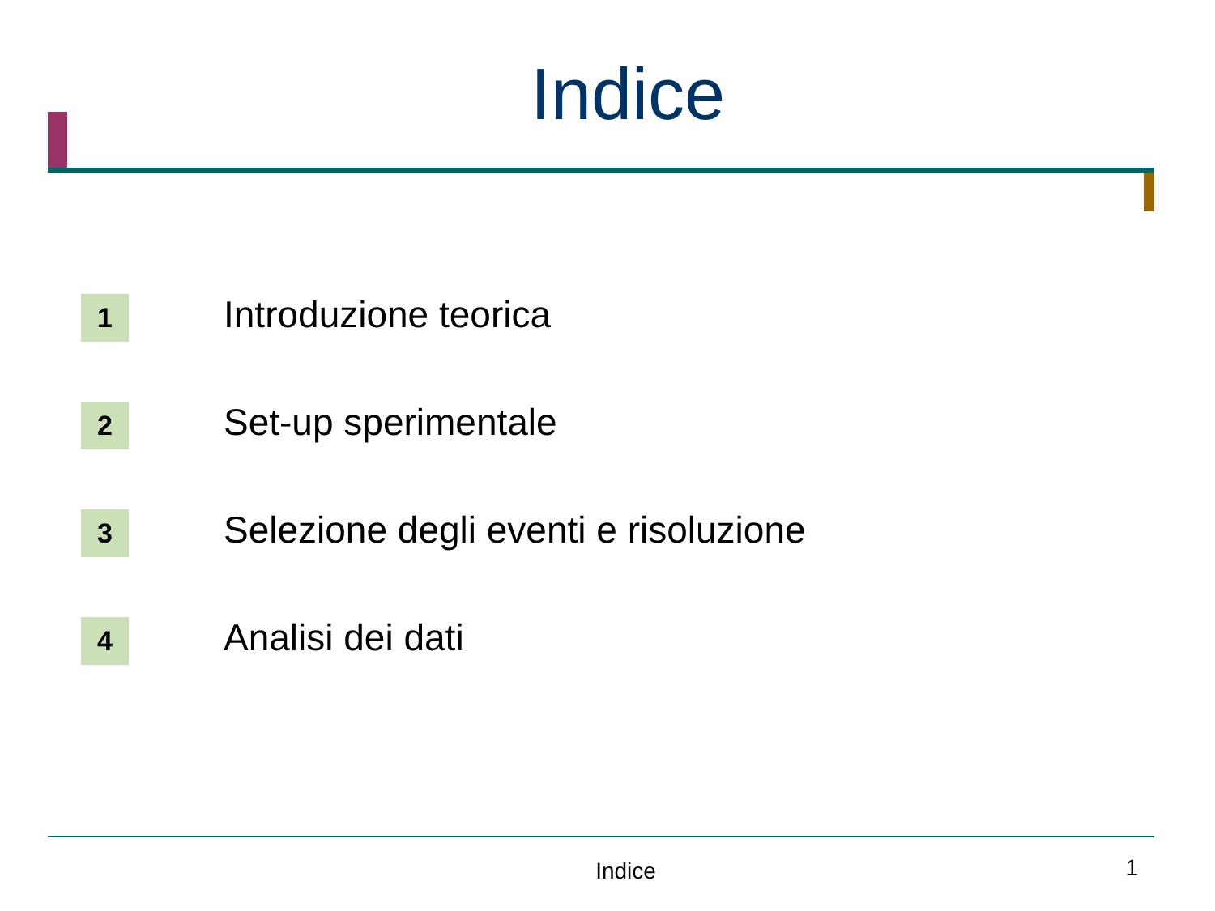Indice
1
Introduzione teorica
2
Set-up sperimentale
3
Selezione degli eventi e risoluzione
4
Analisi dei dati
Indice
1